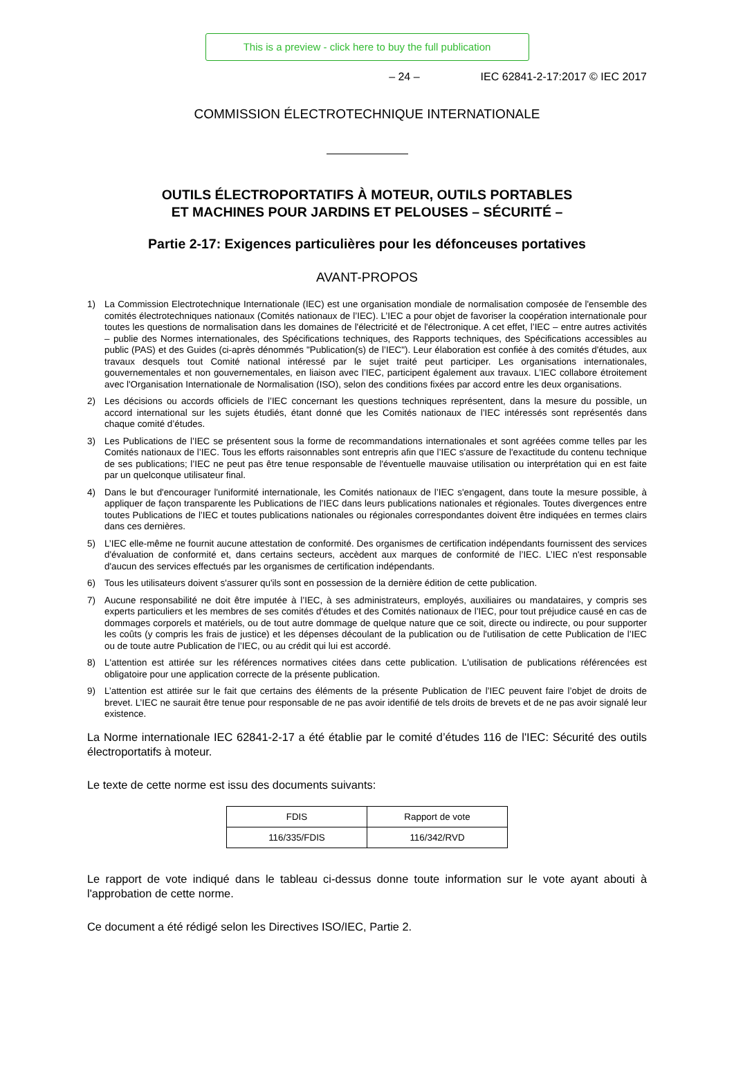This is a preview - click here to buy the full publication
– 24 – IEC 62841-2-17:2017 © IEC 2017
COMMISSION ÉLECTROTECHNIQUE INTERNATIONALE
OUTILS ÉLECTROPORTATIFS À MOTEUR, OUTILS PORTABLES
ET MACHINES POUR JARDINS ET PELOUSES – SÉCURITÉ –
Partie 2-17: Exigences particulières pour les défonceuses portatives
AVANT-PROPOS
1) La Commission Electrotechnique Internationale (IEC) est une organisation mondiale de normalisation composée de l'ensemble des comités électrotechniques nationaux (Comités nationaux de l’IEC). L’IEC a pour objet de favoriser la coopération internationale pour toutes les questions de normalisation dans les domaines de l'électricité et de l'électronique. A cet effet, l’IEC – entre autres activités – publie des Normes internationales, des Spécifications techniques, des Rapports techniques, des Spécifications accessibles au public (PAS) et des Guides (ci-après dénommés "Publication(s) de l’IEC"). Leur élaboration est confiée à des comités d'études, aux travaux desquels tout Comité national intéressé par le sujet traité peut participer. Les organisations internationales, gouvernementales et non gouvernementales, en liaison avec l’IEC, participent également aux travaux. L’IEC collabore étroitement avec l'Organisation Internationale de Normalisation (ISO), selon des conditions fixées par accord entre les deux organisations.
2) Les décisions ou accords officiels de l’IEC concernant les questions techniques représentent, dans la mesure du possible, un accord international sur les sujets étudiés, étant donné que les Comités nationaux de l’IEC intéressés sont représentés dans chaque comité d’études.
3) Les Publications de l’IEC se présentent sous la forme de recommandations internationales et sont agréées comme telles par les Comités nationaux de l’IEC. Tous les efforts raisonnables sont entrepris afin que l’IEC s'assure de l'exactitude du contenu technique de ses publications; l’IEC ne peut pas être tenue responsable de l'éventuelle mauvaise utilisation ou interprétation qui en est faite par un quelconque utilisateur final.
4) Dans le but d'encourager l'uniformité internationale, les Comités nationaux de l’IEC s'engagent, dans toute la mesure possible, à appliquer de façon transparente les Publications de l’IEC dans leurs publications nationales et régionales. Toutes divergences entre toutes Publications de l’IEC et toutes publications nationales ou régionales correspondantes doivent être indiquées en termes clairs dans ces dernières.
5) L’IEC elle-même ne fournit aucune attestation de conformité. Des organismes de certification indépendants fournissent des services d'évaluation de conformité et, dans certains secteurs, accèdent aux marques de conformité de l’IEC. L’IEC n'est responsable d'aucun des services effectués par les organismes de certification indépendants.
6) Tous les utilisateurs doivent s'assurer qu'ils sont en possession de la dernière édition de cette publication.
7) Aucune responsabilité ne doit être imputée à l’IEC, à ses administrateurs, employés, auxiliaires ou mandataires, y compris ses experts particuliers et les membres de ses comités d'études et des Comités nationaux de l’IEC, pour tout préjudice causé en cas de dommages corporels et matériels, ou de tout autre dommage de quelque nature que ce soit, directe ou indirecte, ou pour supporter les coûts (y compris les frais de justice) et les dépenses découlant de la publication ou de l'utilisation de cette Publication de l’IEC ou de toute autre Publication de l’IEC, ou au crédit qui lui est accordé.
8) L'attention est attirée sur les références normatives citées dans cette publication. L'utilisation de publications référencées est obligatoire pour une application correcte de la présente publication.
9) L’attention est attirée sur le fait que certains des éléments de la présente Publication de l’IEC peuvent faire l’objet de droits de brevet. L’IEC ne saurait être tenue pour responsable de ne pas avoir identifié de tels droits de brevets et de ne pas avoir signalé leur existence.
La Norme internationale IEC 62841-2-17 a été établie par le comité d’études 116 de l'IEC: Sécurité des outils électroportatifs à moteur.
Le texte de cette norme est issu des documents suivants:
| FDIS | Rapport de vote |
| 116/335/FDIS | 116/342/RVD |
Le rapport de vote indiqué dans le tableau ci-dessus donne toute information sur le vote ayant abouti à l'approbation de cette norme.
Ce document a été rédigé selon les Directives ISO/IEC, Partie 2.